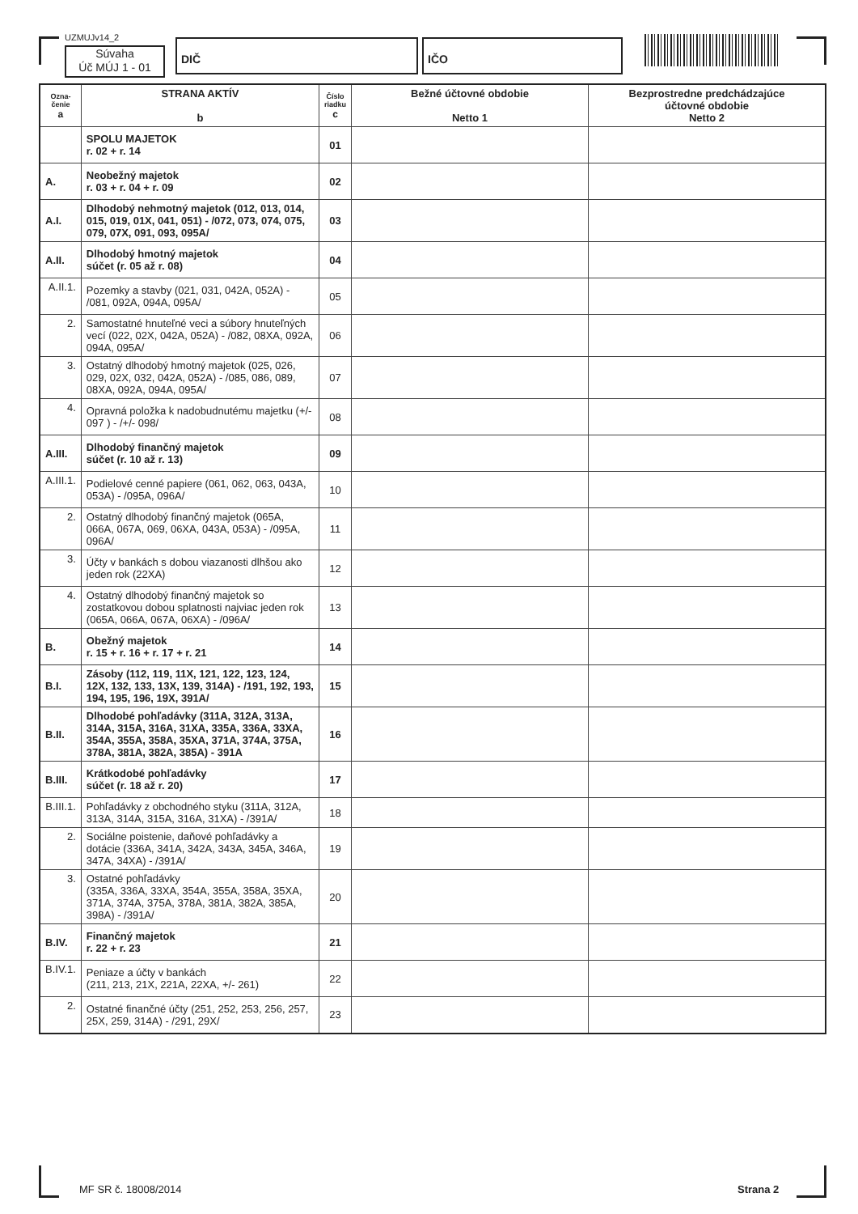UZMUJv14_2
Súvaha
Úč MÚJ 1 - 01
DIČ IČO
| Ozna- čenie a | STRANA AKTÍV b | Číslo riadku c | Bežné účtovné obdobie Netto 1 | Bezprostredne predchádzajúce účtovné obdobie Netto 2 |
| --- | --- | --- | --- | --- |
| | SPOLU MAJETOK r. 02 + r. 14 | 01 | | |
| A. | Neobežný majetok r. 03 + r. 04 + r. 09 | 02 | | |
| A.I. | Dlhodobý nehmotný majetok (012, 013, 014, 015, 019, 01X, 041, 051) - /072, 073, 074, 075, 079, 07X, 091, 093, 095A/ | 03 | | |
| A.II. | Dlhodobý hmotný majetok súčet (r. 05 až r. 08) | 04 | | |
| A.II.1. | Pozemky a stavby (021, 031, 042A, 052A) - /081, 092A, 094A, 095A/ | 05 | | |
| 2. | Samostatné hnuteľné veci a súbory hnuteľných vecí (022, 02X, 042A, 052A) - /082, 08XA, 092A, 094A, 095A/ | 06 | | |
| 3. | Ostatný dlhodobý hmotný majetok (025, 026, 029, 02X, 032, 042A, 052A) - /085, 086, 089, 08XA, 092A, 094A, 095A/ | 07 | | |
| 4. | Opravná položka k nadobudnutému majetku (+/- 097 ) - /+/- 098/ | 08 | | |
| A.III. | Dlhodobý finančný majetok súčet (r. 10 až r. 13) | 09 | | |
| A.III.1. | Podielové cenné papiere (061, 062, 063, 043A, 053A) - /095A, 096A/ | 10 | | |
| 2. | Ostatný dlhodobý finančný majetok (065A, 066A, 067A, 069, 06XA, 043A, 053A) - /095A, 096A/ | 11 | | |
| 3. | Účty v bankách s dobou viazanosti dlhšou ako jeden rok (22XA) | 12 | | |
| 4. | Ostatný dlhodobý finančný majetok so zostatkovou dobou splatnosti najviac jeden rok (065A, 066A, 067A, 06XA) - /096A/ | 13 | | |
| B. | Obežný majetok r. 15 + r. 16 + r. 17 + r. 21 | 14 | | |
| B.I. | Zásoby (112, 119, 11X, 121, 122, 123, 124, 12X, 132, 133, 13X, 139, 314A) - /191, 192, 193, 194, 195, 196, 19X, 391A/ | 15 | | |
| B.II. | Dlhodobé pohľadávky (311A, 312A, 313A, 314A, 315A, 316A, 31XA, 335A, 336A, 33XA, 354A, 355A, 358A, 35XA, 371A, 374A, 375A, 378A, 381A, 382A, 385A) - 391A | 16 | | |
| B.III. | Krátkodobé pohľadávky súčet (r. 18 až r. 20) | 17 | | |
| B.III.1. | Pohľadávky z obchodného styku (311A, 312A, 313A, 314A, 315A, 316A, 31XA) - /391A/ | 18 | | |
| 2. | Sociálne poistenie, daňové pohľadávky a dotácie (336A, 341A, 342A, 343A, 345A, 346A, 347A, 34XA) - /391A/ | 19 | | |
| 3. | Ostatné pohľadávky (335A, 336A, 33XA, 354A, 355A, 358A, 35XA, 371A, 374A, 375A, 378A, 381A, 382A, 385A, 398A) - /391A/ | 20 | | |
| B.IV. | Finančný majetok r. 22 + r. 23 | 21 | | |
| B.IV.1. | Peniaze a účty v bankách (211, 213, 21X, 221A, 22XA, +/- 261) | 22 | | |
| 2. | Ostatné finančné účty (251, 252, 253, 256, 257, 25X, 259, 314A) - /291, 29X/ | 23 | | |
MF SR č. 18008/2014 Strana 2